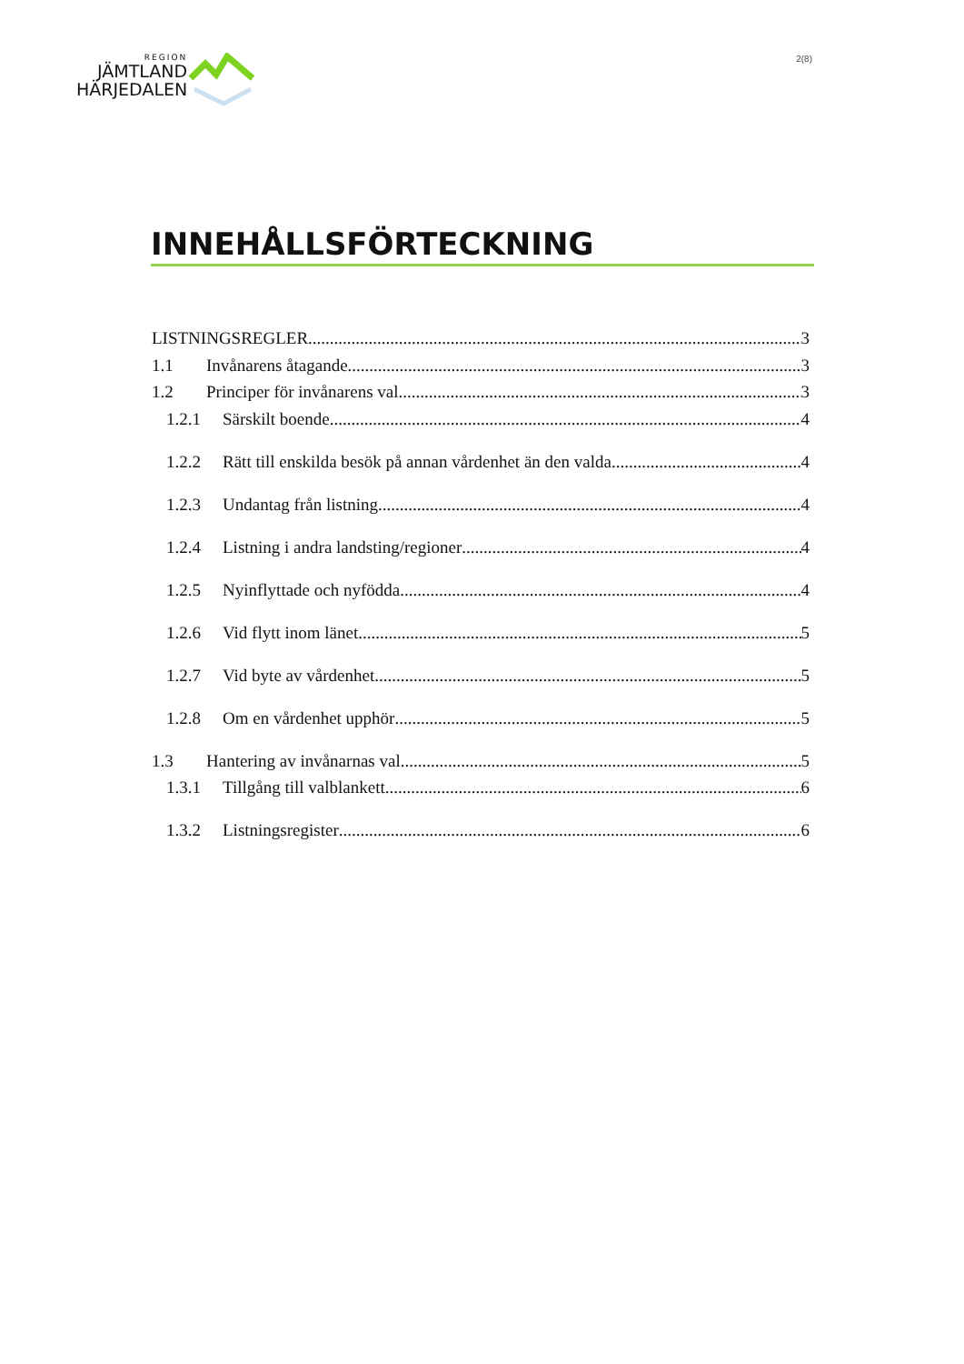REGION
JÄMTLAND
HÄRJEDALEN
2(8)
INNEHÅLLSFÖRTECKNING
LISTNINGSREGLER 3
1.1 Invånarens åtagande 3
1.2 Principer för invånarens val 3
1.2.1 Särskilt boende 4
1.2.2 Rätt till enskilda besök på annan vårdenhet än den valda 4
1.2.3 Undantag från listning 4
1.2.4 Listning i andra landsting/regioner 4
1.2.5 Nyinflyttade och nyfödda 4
1.2.6 Vid flytt inom länet 5
1.2.7 Vid byte av vårdenhet 5
1.2.8 Om en vårdenhet upphör 5
1.3 Hantering av invånarnas val 5
1.3.1 Tillgång till valblankett 6
1.3.2 Listningsregister 6